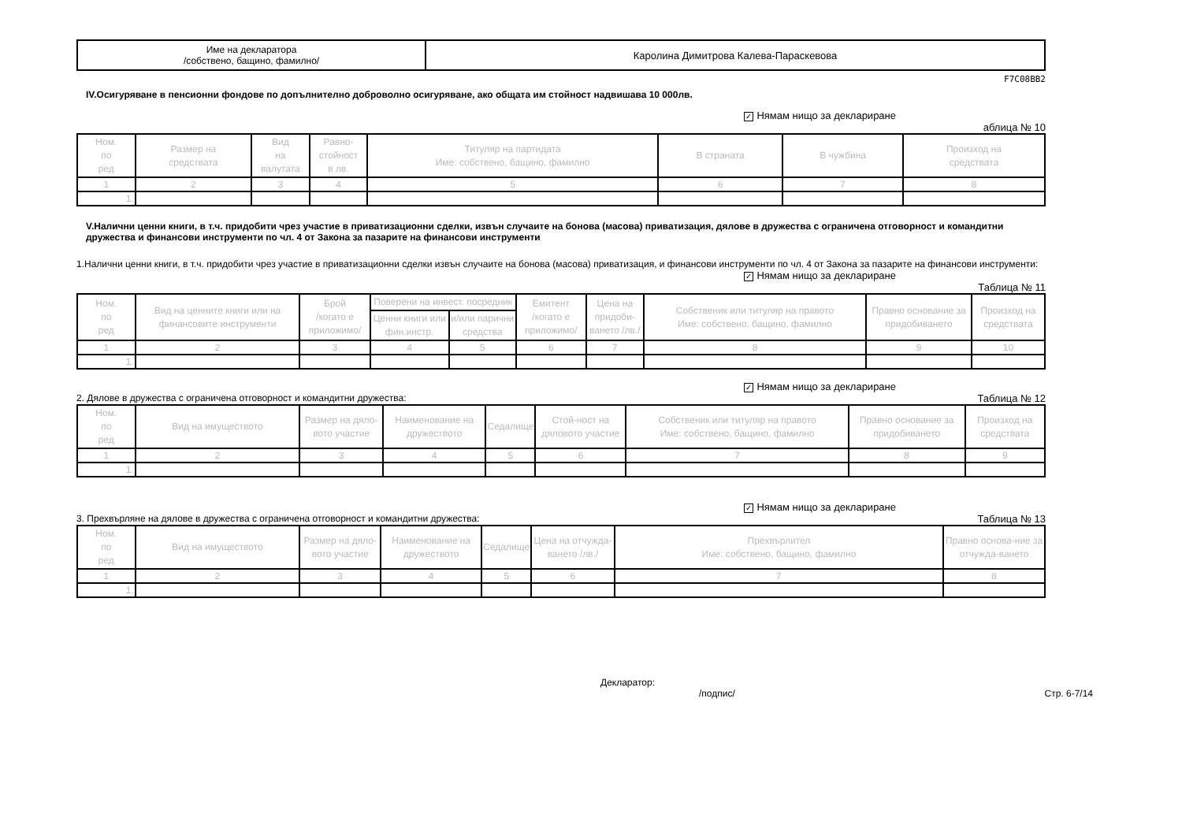| Име на декларатора /собствено, бащино, фамилно/ | Каролина Димитрова Калева-Параскевова |
F7C08BB2
IV.Осигуряване в пенсионни фондове по допълнително доброволно осигуряване, ако общата им стойност надвишава 10 000лв.
✓ Нямам нищо за деклариране
аблица № 10
| Ном. по ред | Размер на средствата | Вид на валутата | Равно- стойност в лв. | Титуляр на партидата Име: собствено, бащино, фамилно | В страната | В чужбина | Произход на средствата |
| --- | --- | --- | --- | --- | --- | --- | --- |
| 1 | 2 | 3 | 4 | 5 | 6 | 7 | 8 |
| 1. | | | | | | | |
V.Налични ценни книги, в т.ч. придобити чрез участие в приватизационни сделки, извън случаите на бонова (масова) приватизация, дялове в дружества с ограничена отговорност и командитни дружества и финансови инструменти по чл. 4 от Закона за пазарите на финансови инструменти
1.Налични ценни книги, в т.ч. придобити чрез участие в приватизационни сделки извън случаите на бонова (масова) приватизация, и финансови инструменти по чл. 4 от Закона за пазарите на финансови инструменти:
✓ Нямам нищо за деклариране
Таблица № 11
| Ном. по ред | Вид на ценните книги или на финансовите инструменти | Брой /когато е приложимо/ | Поверени на инвест. посредник | | Емитент /когато е приложимо/ | Цена на придоби- ването /лв./ | Собственик или титуляр на правото Име: собствено, бащино, фамилно | Правно основание за придобиването | Произход на средствата |
| --- | --- | --- | --- | --- | --- | --- | --- | --- | --- |
| | | | Ценни книги или фин.инстр. | и/или парични средства | | | | | |
| 1 | 2 | 3 | 4 | 5 | 6 | 7 | 8 | 9 | 10 |
| 1. | | | | | | | | | |
✓ Нямам нищо за деклариране
2. Дялове в дружества с ограничена отговорност и командитни дружества: Таблица № 12
| Ном. по ред | Вид на имуществото | Размер на дяло-вото участие | Наименование на дружеството | Седалище | Стой-ност на дяловото участие | Собственик или титуляр на правото Име: собствено, бащино, фамилно | Правно основание за придобиването | Произход на средствата |
| --- | --- | --- | --- | --- | --- | --- | --- | --- |
| 1 | 2 | 3 | 4 | 5 | 6 | 7 | 8 | 9 |
| 1. | | | | | | | | |
✓ Нямам нищо за деклариране
3. Прехвърляне на дялове в дружества с ограничена отговорност и командитни дружества: Таблица № 13
| Ном. по ред | Вид на имуществото | Размер на дяло-вото участие | Наименование на дружеството | Седалище | Цена на отчужда-ването /лв./ | Прехвърлител Име: собствено, бащино, фамилно | Правно основа-ние за отчужда-ването |
| --- | --- | --- | --- | --- | --- | --- | --- |
| 1 | 2 | 3 | 4 | 5 | 6 | 7 | 8 |
| 1. | | | | | | | |
Декларатор:
/подпис/ Стр. 6-7/14